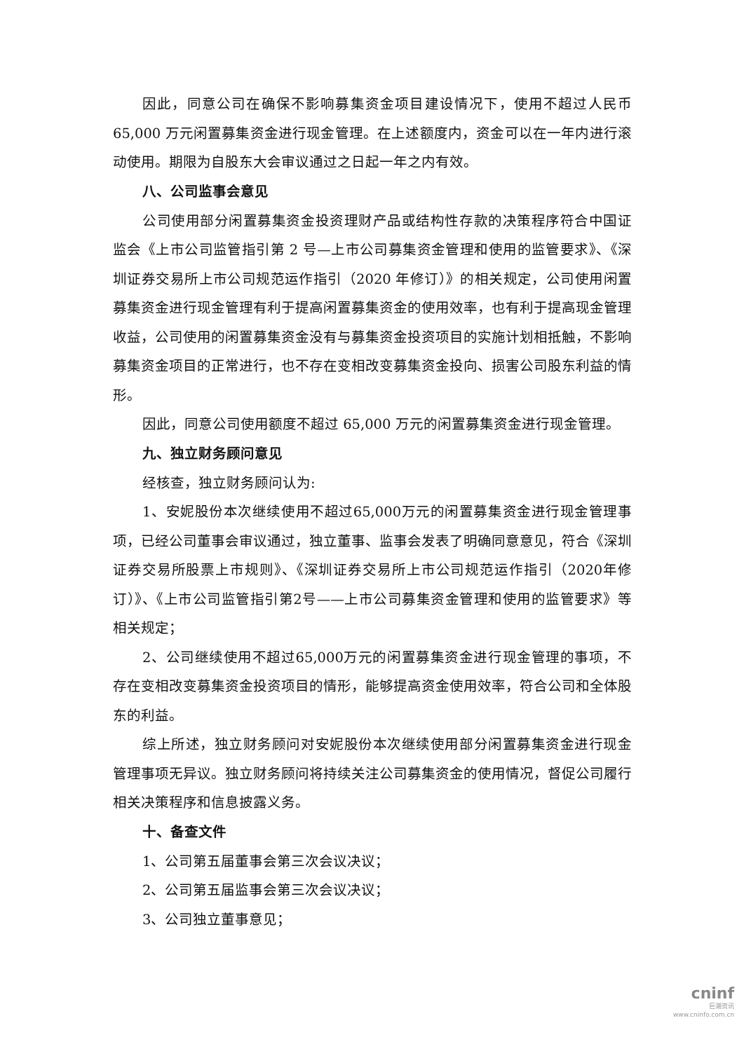因此，同意公司在确保不影响募集资金项目建设情况下，使用不超过人民币65,000 万元闲置募集资金进行现金管理。在上述额度内，资金可以在一年内进行滚动使用。期限为自股东大会审议通过之日起一年之内有效。
八、公司监事会意见
公司使用部分闲置募集资金投资理财产品或结构性存款的决策程序符合中国证监会《上市公司监管指引第 2 号—上市公司募集资金管理和使用的监管要求》、《深圳证券交易所上市公司规范运作指引（2020 年修订）》的相关规定，公司使用闲置募集资金进行现金管理有利于提高闲置募集资金的使用效率，也有利于提高现金管理收益，公司使用的闲置募集资金没有与募集资金投资项目的实施计划相抵触，不影响募集资金项目的正常进行，也不存在变相改变募集资金投向、损害公司股东利益的情形。
因此，同意公司使用额度不超过 65,000 万元的闲置募集资金进行现金管理。
九、独立财务顾问意见
经核查，独立财务顾问认为:
1、安妮股份本次继续使用不超过65,000万元的闲置募集资金进行现金管理事项，已经公司董事会审议通过，独立董事、监事会发表了明确同意意见，符合《深圳证券交易所股票上市规则》、《深圳证券交易所上市公司规范运作指引（2020年修订）》、《上市公司监管指引第2号——上市公司募集资金管理和使用的监管要求》等相关规定；
2、公司继续使用不超过65,000万元的闲置募集资金进行现金管理的事项，不存在变相改变募集资金投资项目的情形，能够提高资金使用效率，符合公司和全体股东的利益。
综上所述，独立财务顾问对安妮股份本次继续使用部分闲置募集资金进行现金管理事项无异议。独立财务顾问将持续关注公司募集资金的使用情况，督促公司履行相关决策程序和信息披露义务。
十、备查文件
1、公司第五届董事会第三次会议决议；
2、公司第五届监事会第三次会议决议；
3、公司独立董事意见；
cninf
巨潮资讯
www.cninfo.com.cn